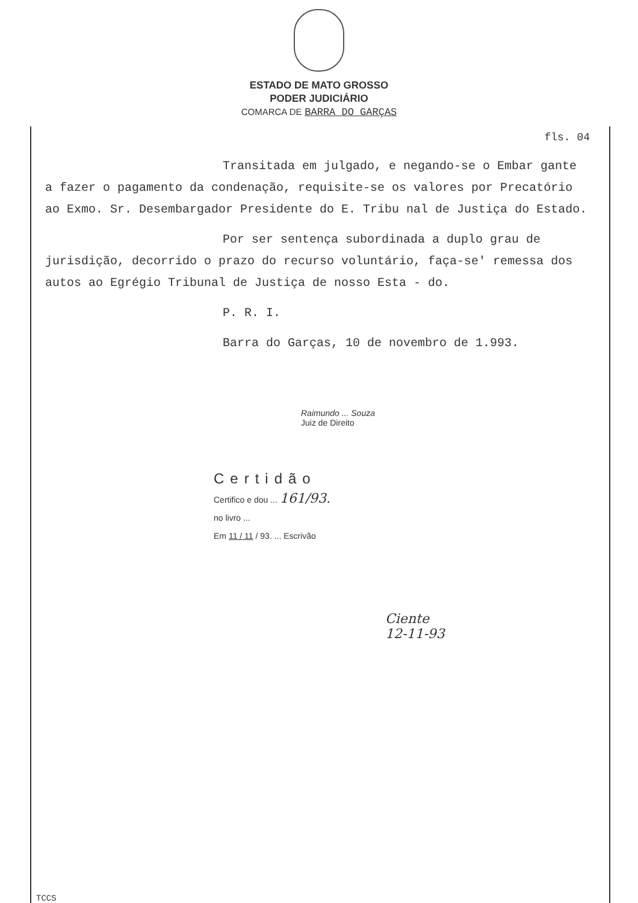ESTADO DE MATO GROSSO
PODER JUDICIÁRIO
COMARCA DE BARRA DO GARÇAS
fls. 04
Transitada em julgado, e negando-se o Embar gante a fazer o pagamento da condenação, requisite-se os valores por Precatório ao Exmo. Sr. Desembargador Presidente do E. Tribu nal de Justiça do Estado.
Por ser sentença subordinada a duplo grau de jurisdição, decorrido o prazo do recurso voluntário, faça-se' remessa dos autos ao Egrégio Tribunal de Justiça de nosso Esta - do.
P. R. I.
Barra do Garças, 10 de novembro de 1.993.
Raimundo ... Souza
Juiz de Direito
Certidão
Certifico e dou ... 161/93.
no livro ...
Em 11 / 11 / 93. ... Escrivão
Ciente
12-11-93
TCCS